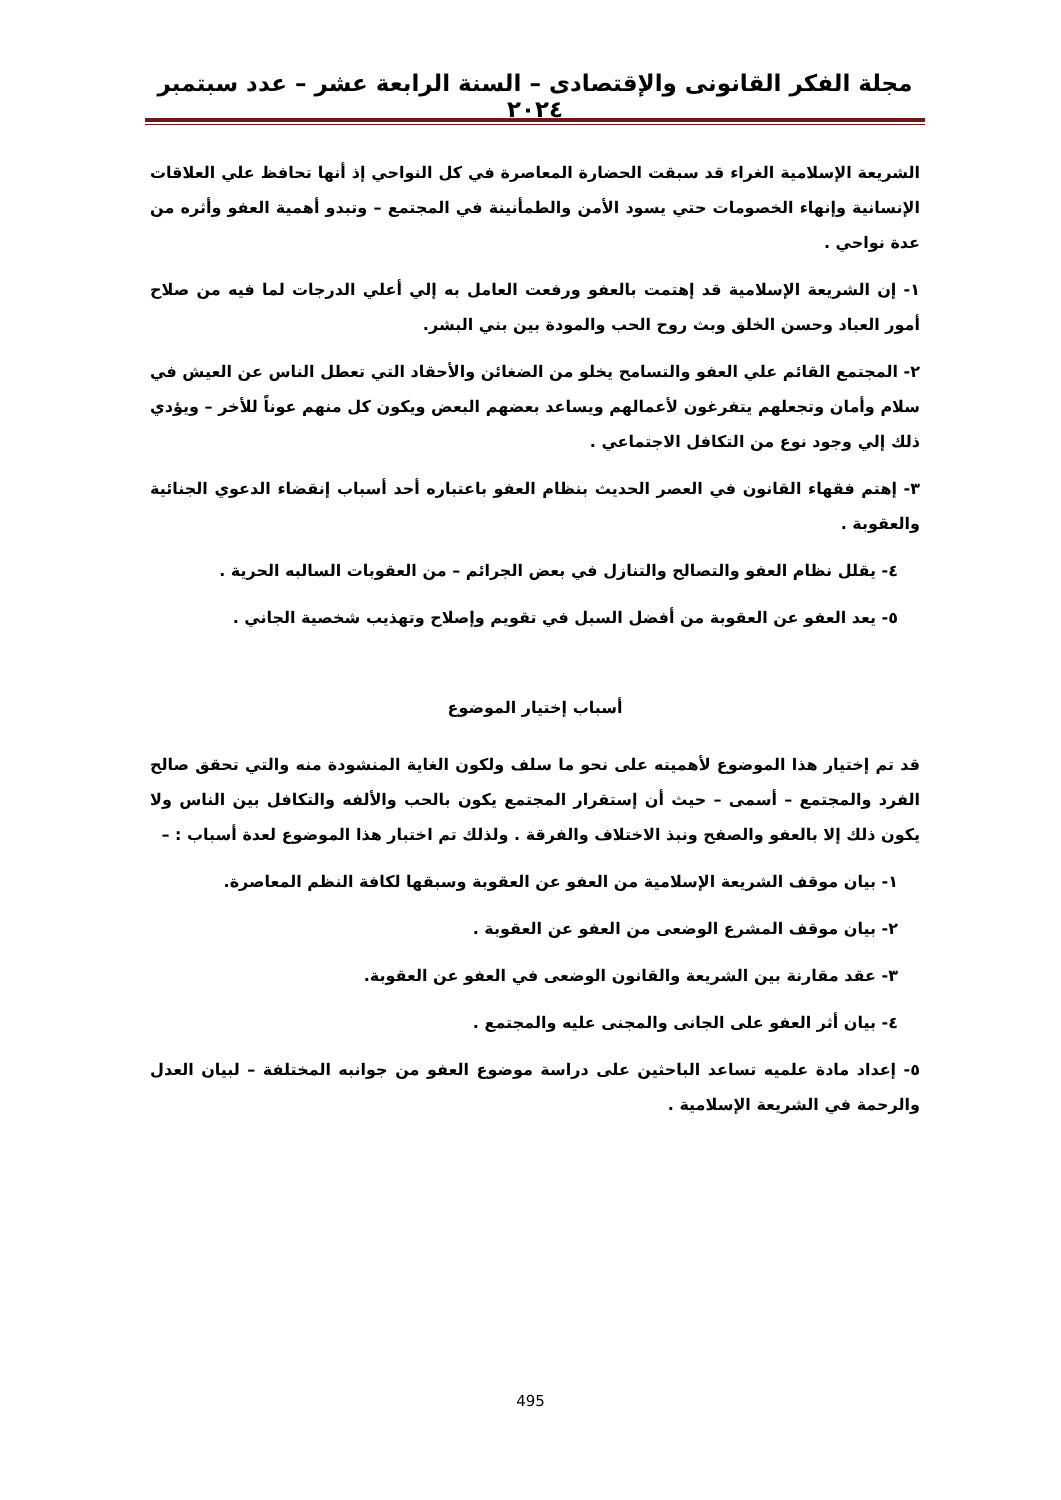مجلة الفكر القانونى والإقتصادى – السنة الرابعة عشر – عدد سبتمبر ٢٠٢٤
الشريعة الإسلامية الغراء قد سبقت الحضارة المعاصرة في كل النواحي إذ أنها تحافظ علي العلاقات الإنسانية وإنهاء الخصومات حتي يسود الأمن والطمأنينة في المجتمع – وتبدو أهمية العفو وأثره من عدة نواحي .
١- إن الشريعة الإسلامية قد إهتمت بالعفو ورفعت العامل به إلي أعلي الدرجات لما فيه من صلاح أمور العباد وحسن الخلق وبث روح الحب والمودة بين بني البشر.
٢- المجتمع القائم علي العفو والتسامح يخلو من الضغائن والأحقاد التي تعطل الناس عن العيش في سلام وأمان وتجعلهم يتفرغون لأعمالهم ويساعد بعضهم البعض ويكون كل منهم عوناً للأخر – ويؤدي ذلك إلي وجود نوع من التكافل الاجتماعي .
٣- إهتم فقهاء القانون في العصر الحديث بنظام العفو باعتباره أحد أسباب إنقضاء الدعوي الجنائية والعقوبة .
٤- يقلل نظام العفو والتصالح والتنازل في بعض الجرائم – من العقوبات السالبه الحرية .
٥- يعد العفو عن العقوبة من أفضل السبل في تقويم وإصلاح وتهذيب شخصية الجاني .
أسباب إختيار الموضوع
قد تم إختيار هذا الموضوع لأهميته على نحو ما سلف ولكون الغاية المنشودة منه والتي تحقق صالح الفرد والمجتمع – أسمى – حيث أن إستقرار المجتمع يكون بالحب والألفه والتكافل بين الناس ولا يكون ذلك إلا بالعفو والصفح ونبذ الاختلاف والفرقة . ولذلك تم اختبار هذا الموضوع لعدة أسباب : –
١- بيان موقف الشريعة الإسلامية من العفو عن العقوبة وسبقها لكافة النظم المعاصرة.
٢- بيان موقف المشرع الوضعى من العفو عن العقوبة .
٣- عقد مقارنة بين الشريعة والقانون الوضعى في العفو عن العقوبة.
٤- بيان أثر العفو على الجانى والمجنى عليه والمجتمع .
٥- إعداد مادة علميه تساعد الباحثين على دراسة موضوع العفو من جوانبه المختلفة – لبيان العدل والرحمة في الشريعة الإسلامية .
495